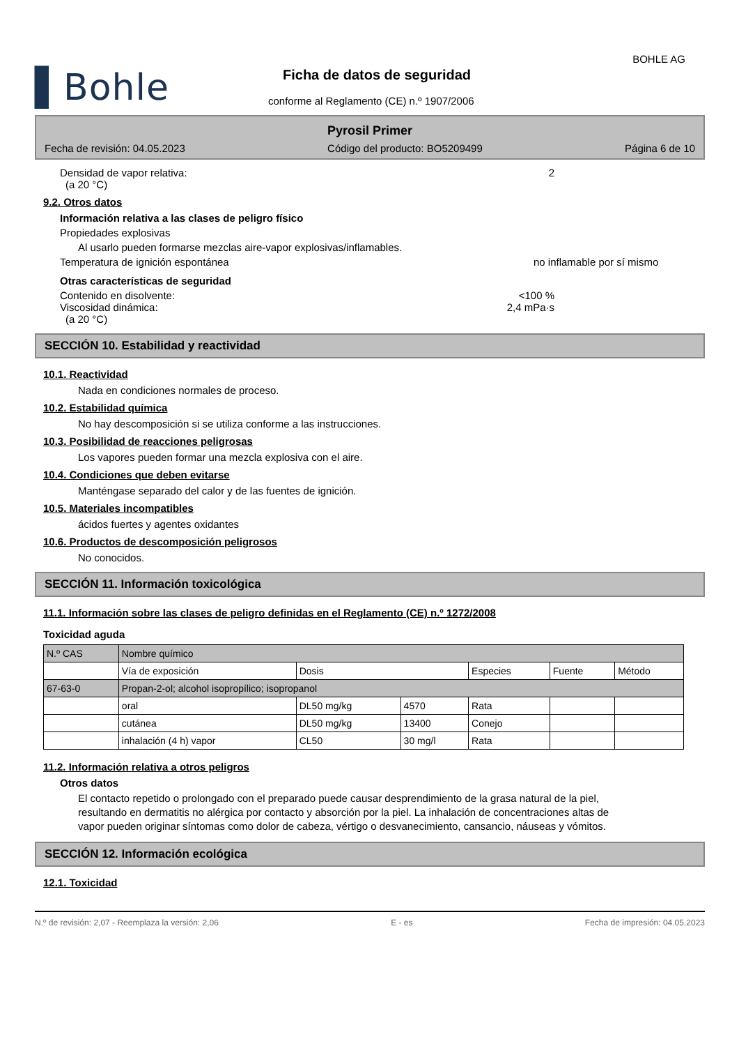▌Bohle
BOHLE AG
Ficha de datos de seguridad
conforme al Reglamento (CE) n.º 1907/2006
Pyrosil Primer
Fecha de revisión: 04.05.2023 Código del producto: BO5209499 Página 6 de 10
Densidad de vapor relativa: 2
(a 20 °C)
9.2. Otros datos
Información relativa a las clases de peligro físico
Propiedades explosivas
Al usarlo pueden formarse mezclas aire-vapor explosivas/inflamables.
Temperatura de ignición espontánea no inflamable por sí mismo
Otras características de seguridad
Contenido en disolvente: <100 %
Viscosidad dinámica: 2,4 mPa·s
(a 20 °C)
SECCIÓN 10. Estabilidad y reactividad
10.1. Reactividad
Nada en condiciones normales de proceso.
10.2. Estabilidad química
No hay descomposición si se utiliza conforme a las instrucciones.
10.3. Posibilidad de reacciones peligrosas
Los vapores pueden formar una mezcla explosiva con el aire.
10.4. Condiciones que deben evitarse
Manténgase separado del calor y de las fuentes de ignición.
10.5. Materiales incompatibles
ácidos fuertes y agentes oxidantes
10.6. Productos de descomposición peligrosos
No conocidos.
SECCIÓN 11. Información toxicológica
11.1. Información sobre las clases de peligro definidas en el Reglamento (CE) n.º 1272/2008
Toxicidad aguda
| N.º CAS | Nombre químico | | | | | |
| --- | --- | --- | --- | --- | --- | --- |
| | Vía de exposición | Dosis | | Especies | Fuente | Método |
| 67-63-0 | Propan-2-ol; alcohol isopropílico; isopropanol | | | | | |
| | oral | DL50 mg/kg | 4570 | Rata | | |
| | cutánea | DL50 mg/kg | 13400 | Conejo | | |
| | inhalación (4 h) vapor | CL50 | 30 mg/l | Rata | | |
11.2. Información relativa a otros peligros
Otros datos
El contacto repetido o prolongado con el preparado puede causar desprendimiento de la grasa natural de la piel, resultando en dermatitis no alérgica por contacto y absorción por la piel. La inhalación de concentraciones altas de vapor pueden originar síntomas como dolor de cabeza, vértigo o desvanecimiento, cansancio, náuseas y vómitos.
SECCIÓN 12. Información ecológica
12.1. Toxicidad
N.º de revisión: 2,07 - Reemplaza la versión: 2,06 E - es Fecha de impresión: 04.05.2023